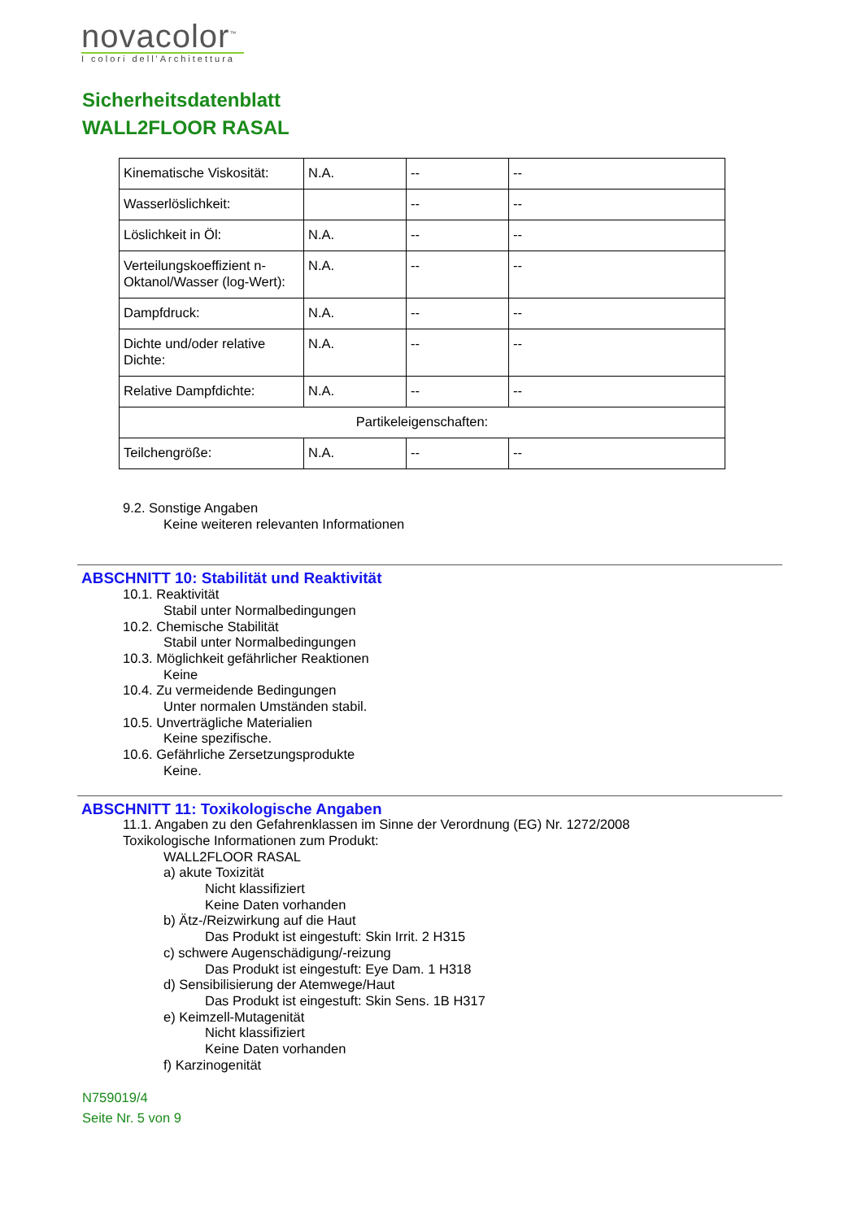novacolor<sup>™</sup>
I colori dell'Architettura
Sicherheitsdatenblatt
WALL2FLOOR RASAL
| Kinematische Viskosität: | N.A. | -- | -- |
| Wasserlöslichkeit: | | -- | -- |
| Löslichkeit in Öl: | N.A. | -- | -- |
| Verteilungskoeffizient n-Oktanol/Wasser (log-Wert): | N.A. | -- | -- |
| Dampfdruck: | N.A. | -- | -- |
| Dichte und/oder relative Dichte: | N.A. | -- | -- |
| Relative Dampfdichte: | N.A. | -- | -- |
| Partikeleigenschaften: | | | |
| Teilchengröße: | N.A. | -- | -- |
9.2. Sonstige Angaben
Keine weiteren relevanten Informationen
ABSCHNITT 10: Stabilität und Reaktivität
10.1. Reaktivität
Stabil unter Normalbedingungen
10.2. Chemische Stabilität
Stabil unter Normalbedingungen
10.3. Möglichkeit gefährlicher Reaktionen
Keine
10.4. Zu vermeidende Bedingungen
Unter normalen Umständen stabil.
10.5. Unverträgliche Materialien
Keine spezifische.
10.6. Gefährliche Zersetzungsprodukte
Keine.
ABSCHNITT 11: Toxikologische Angaben
11.1. Angaben zu den Gefahrenklassen im Sinne der Verordnung (EG) Nr. 1272/2008
Toxikologische Informationen zum Produkt:
WALL2FLOOR RASAL
a) akute Toxizität
Nicht klassifiziert
Keine Daten vorhanden
b) Ätz-/Reizwirkung auf die Haut
Das Produkt ist eingestuft: Skin Irrit. 2 H315
c) schwere Augenschädigung/-reizung
Das Produkt ist eingestuft: Eye Dam. 1 H318
d) Sensibilisierung der Atemwege/Haut
Das Produkt ist eingestuft: Skin Sens. 1B H317
e) Keimzell-Mutagenität
Nicht klassifiziert
Keine Daten vorhanden
f) Karzinogenität
N759019/4
Seite Nr. 5 von 9